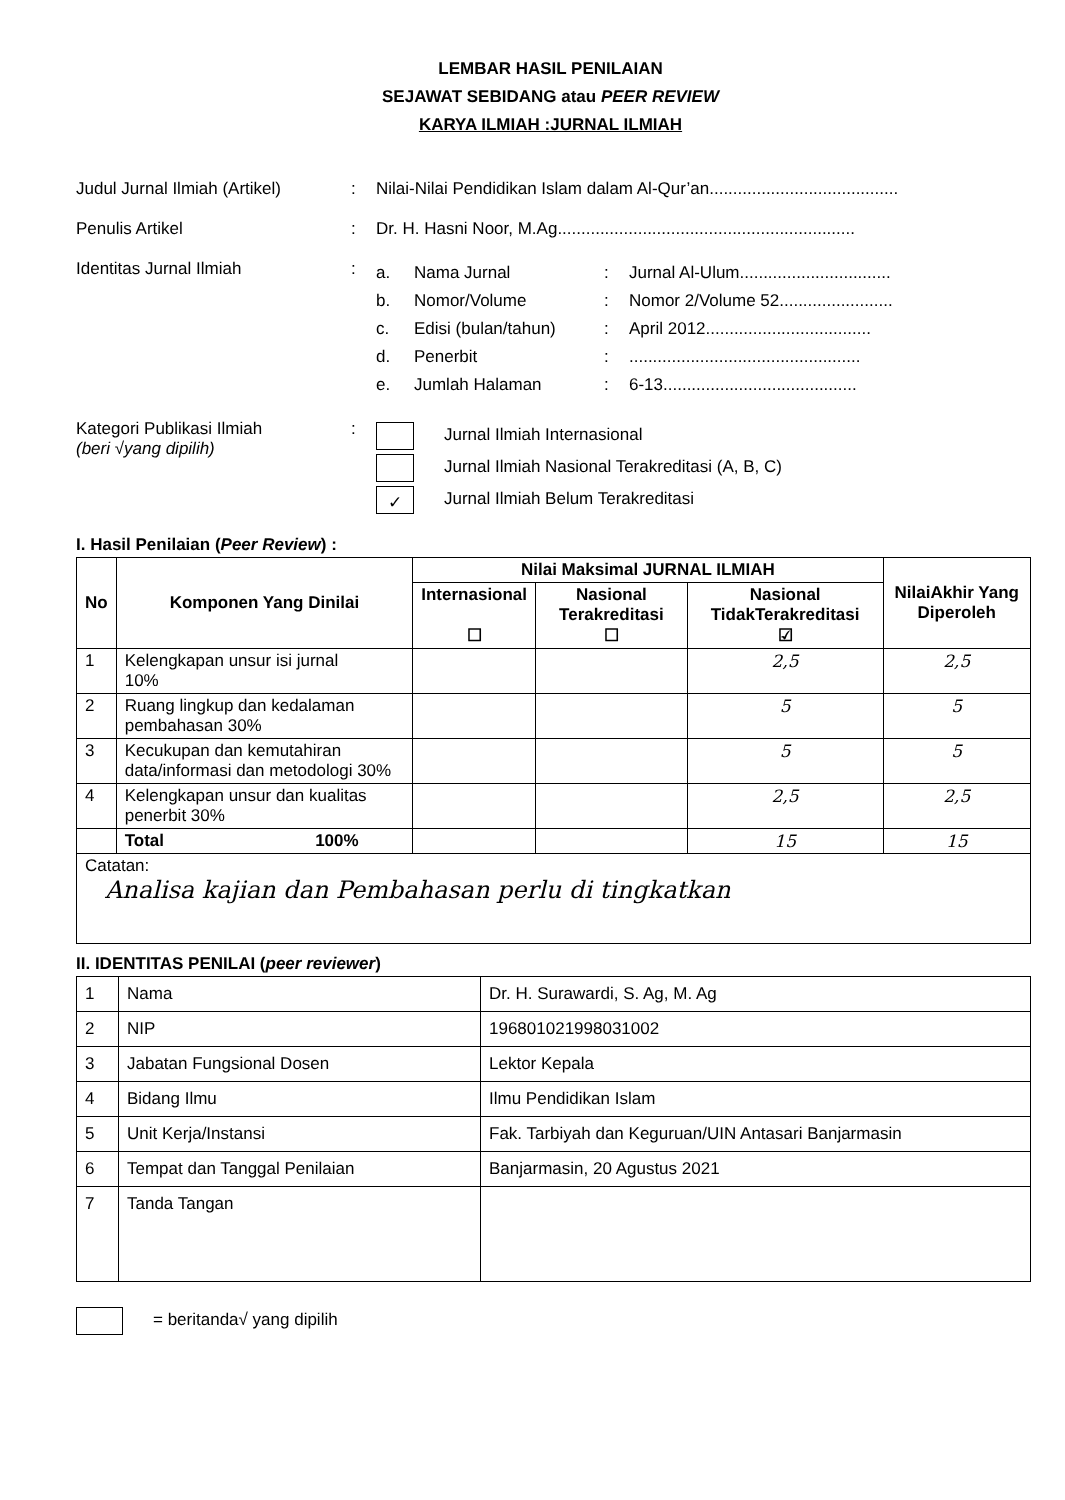LEMBAR HASIL PENILAIAN
SEJAWAT SEBIDANG atau PEER REVIEW
KARYA ILMIAH :JURNAL ILMIAH
Judul Jurnal Ilmiah (Artikel)
: Nilai-Nilai Pendidikan Islam dalam Al-Qur’an........................................
Penulis Artikel : Dr. H. Hasni Noor, M.Ag...............................................................
Identitas Jurnal Ilmiah :
a. Nama Jurnal: Jurnal Al-Ulum................................
b. Nomor/Volume: Nomor 2/Volume 52........................
c. Edisi (bulan/tahun): April 2012...................................
d. Penerbit:.................................................
e. Jumlah Halaman: 6-13.........................................
Kategori Publikasi Ilmiah
(beri √yang dipilih)
:
Jurnal Ilmiah Internasional
Jurnal Ilmiah Nasional Terakreditasi (A, B, C)
✓ Jurnal Ilmiah Belum Terakreditasi
I. Hasil Penilaian (Peer Review) :
| No | Komponen Yang Dinilai | Nilai Maksimal JURNAL ILMIAH | | | NilaiAkhir Yang Diperoleh |
| --- | --- | --- | --- | --- | --- |
| | | Internasional ☐ | Nasional Terakreditasi ☐ | Nasional TidakTerakreditasi ☑ | |
| 1 | Kelengkapan unsur isi jurnal 10% | | | 2,5 | 2,5 |
| 2 | Ruang lingkup dan kedalaman pembahasan 30% | | | 5 | 5 |
| 3 | Kecukupan dan kemutahiran data/informasi dan metodologi 30% | | | 5 | 5 |
| 4 | Kelengkapan unsur dan kualitas penerbit 30% | | | 2,5 | 2,5 |
| | Total 100% | | | 15 | 15 |
| Catatan: Analisa kajian dan Pembahasan perlu di tingkatkan | | | | | |
II. IDENTITAS PENILAI (peer reviewer)
| 1 | Nama | Dr. H. Surawardi, S. Ag, M. Ag |
| 2 | NIP | 196801021998031002 |
| 3 | Jabatan Fungsional Dosen | Lektor Kepala |
| 4 | Bidang Ilmu | Ilmu Pendidikan Islam |
| 5 | Unit Kerja/Instansi | Fak. Tarbiyah dan Keguruan/UIN Antasari Banjarmasin |
| 6 | Tempat dan Tanggal Penilaian | Banjarmasin, 20 Agustus 2021 |
| 7 | Tanda Tangan | |
= beritanda√ yang dipilih